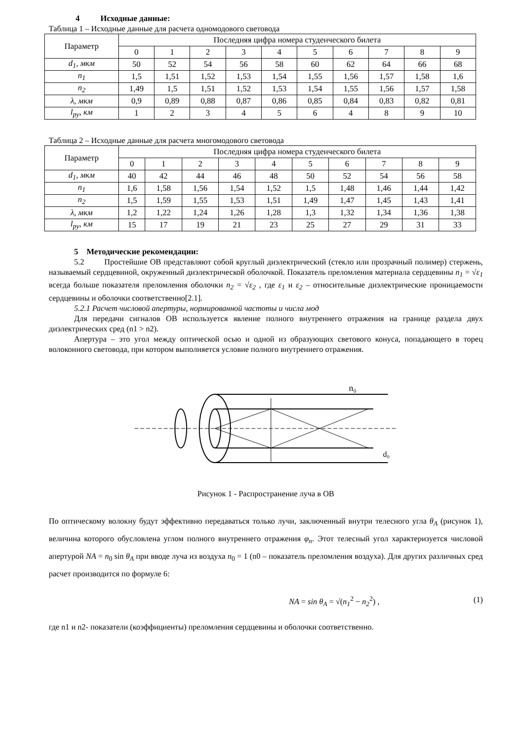4 Исходные данные:
Таблица 1 – Исходные данные для расчета одномодового световода
| Параметр | Последняя цифра номера студенческого билета | | | | | | | | | |
| --- | --- | --- | --- | --- | --- | --- | --- | --- | --- | --- |
| | 0 | 1 | 2 | 3 | 4 | 5 | 6 | 7 | 8 | 9 |
| d<sub>1</sub>, мкм | 50 | 52 | 54 | 56 | 58 | 60 | 62 | 64 | 66 | 68 |
| n<sub>1</sub> | 1,5 | 1,51 | 1,52 | 1,53 | 1,54 | 1,55 | 1,56 | 1,57 | 1,58 | 1,6 |
| n<sub>2</sub> | 1,49 | 1,5 | 1,51 | 1,52 | 1,53 | 1,54 | 1,55 | 1,56 | 1,57 | 1,58 |
| λ, мкм | 0,9 | 0,89 | 0,88 | 0,87 | 0,86 | 0,85 | 0,84 | 0,83 | 0,82 | 0,81 |
| l<sub>ру</sub>, км | 1 | 2 | 3 | 4 | 5 | 6 | 4 | 8 | 9 | 10 |
Таблица 2 – Исходные данные для расчета многомодового световода
| Параметр | Последняя цифра номера студенческого билета | | | | | | | | | |
| --- | --- | --- | --- | --- | --- | --- | --- | --- | --- | --- |
| | 0 | 1 | 2 | 3 | 4 | 5 | 6 | 7 | 8 | 9 |
| d<sub>1</sub>, мкм | 40 | 42 | 44 | 46 | 48 | 50 | 52 | 54 | 56 | 58 |
| n<sub>1</sub> | 1,6 | 1,58 | 1,56 | 1,54 | 1,52 | 1,5 | 1,48 | 1,46 | 1,44 | 1,42 |
| n<sub>2</sub> | 1,5 | 1,59 | 1,55 | 1,53 | 1,51 | 1,49 | 1,47 | 1,45 | 1,43 | 1,41 |
| λ, мкм | 1,2 | 1,22 | 1,24 | 1,26 | 1,28 | 1,3 | 1,32 | 1,34 | 1,36 | 1,38 |
| l<sub>ру</sub>, км | 15 | 17 | 19 | 21 | 23 | 25 | 27 | 29 | 31 | 33 |
5 Методические рекомендации:
5.2 Простейшие ОВ представляют собой круглый диэлектрический (стекло или прозрачный полимер) стержень, называемый сердцевиной, окруженный диэлектрической оболочкой. Показатель преломления материала сердцевины n<sub>1</sub> = √ε<sub>1</sub> всегда больше показателя преломления оболочки n<sub>2</sub> = √ε<sub>2</sub> , где ε<sub>1</sub> и ε<sub>2</sub> – относительные диэлектрические проницаемости сердцевины и оболочки соответственно[2.1].
5.2.1 Расчет числовой апертуры, нормированной частоты и числа мод
Для передачи сигналов ОВ используется явление полного внутреннего отражения на границе раздела двух диэлектрических сред (n1 > n2).
Апертура – это угол между оптической осью и одной из образующих светового конуса, попадающего в торец волоконного световода, при котором выполняется условие полного внутреннего отражения.
n₀
d₀
Рисунок 1 - Распространение луча в ОВ
По оптическому волокну будут эффективно передаваться только лучи, заключенный внутри телесного угла θ<sub>A</sub> (рисунок 1), величина которого обусловлена углом полного внутреннего отражения φ<sub>n</sub>. Этот телесный угол характеризуется числовой апертурой NA = n<sub>0</sub> sin θ<sub>A</sub> при вводе луча из воздуха n<sub>0</sub> = 1 (n0 – показатель преломления воздуха). Для других различных сред расчет производится по формуле 6:
NA = sin θ<sub>A</sub> = √(n<sub>1</sub><sup>2</sup> − n<sub>2</sub><sup>2</sup>) , (1)
где n1 и n2- показатели (коэффициенты) преломления сердцевины и оболочки соответственно.